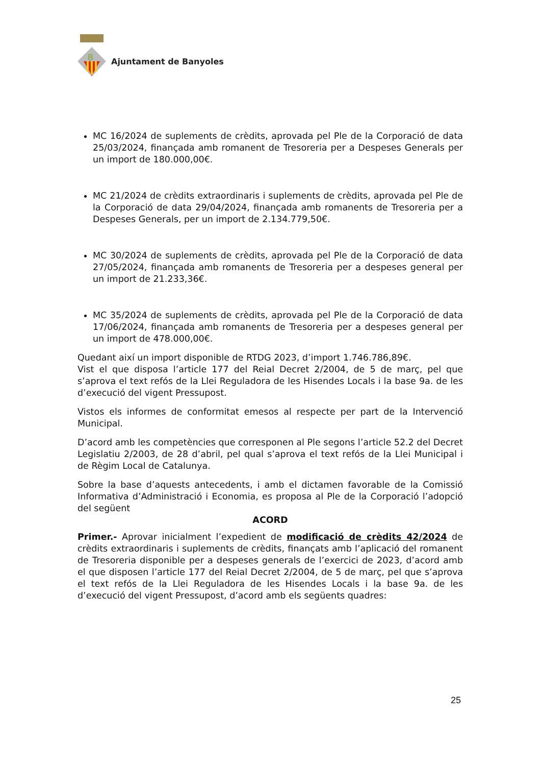B
Ajuntament de Banyoles
MC 16/2024 de suplements de crèdits, aprovada pel Ple de la Corporació de data 25/03/2024, finançada amb romanent de Tresoreria per a Despeses Generals per un import de 180.000,00€.
MC 21/2024 de crèdits extraordinaris i suplements de crèdits, aprovada pel Ple de la Corporació de data 29/04/2024, finançada amb romanents de Tresoreria per a Despeses Generals, per un import de 2.134.779,50€.
MC 30/2024 de suplements de crèdits, aprovada pel Ple de la Corporació de data 27/05/2024, finançada amb romanents de Tresoreria per a despeses general per un import de 21.233,36€.
MC 35/2024 de suplements de crèdits, aprovada pel Ple de la Corporació de data 17/06/2024, finançada amb romanents de Tresoreria per a despeses general per un import de 478.000,00€.
Quedant així un import disponible de RTDG 2023, d’import 1.746.786,89€.
Vist el que disposa l’article 177 del Reial Decret 2/2004, de 5 de març, pel que s’aprova el text refós de la Llei Reguladora de les Hisendes Locals i la base 9a. de les d’execució del vigent Pressupost.
Vistos els informes de conformitat emesos al respecte per part de la Intervenció Municipal.
D’acord amb les competències que corresponen al Ple segons l’article 52.2 del Decret Legislatiu 2/2003, de 28 d’abril, pel qual s’aprova el text refós de la Llei Municipal i de Règim Local de Catalunya.
Sobre la base d’aquests antecedents, i amb el dictamen favorable de la Comissió Informativa d’Administració i Economia, es proposa al Ple de la Corporació l’adopció del següent
ACORD
Primer.- Aprovar inicialment l’expedient de modificació de crèdits 42/2024 de crèdits extraordinaris i suplements de crèdits, finançats amb l’aplicació del romanent de Tresoreria disponible per a despeses generals de l’exercici de 2023, d’acord amb el que disposen l’article 177 del Reial Decret 2/2004, de 5 de març, pel que s’aprova el text refós de la Llei Reguladora de les Hisendes Locals i la base 9a. de les d’execució del vigent Pressupost, d’acord amb els següents quadres:
25